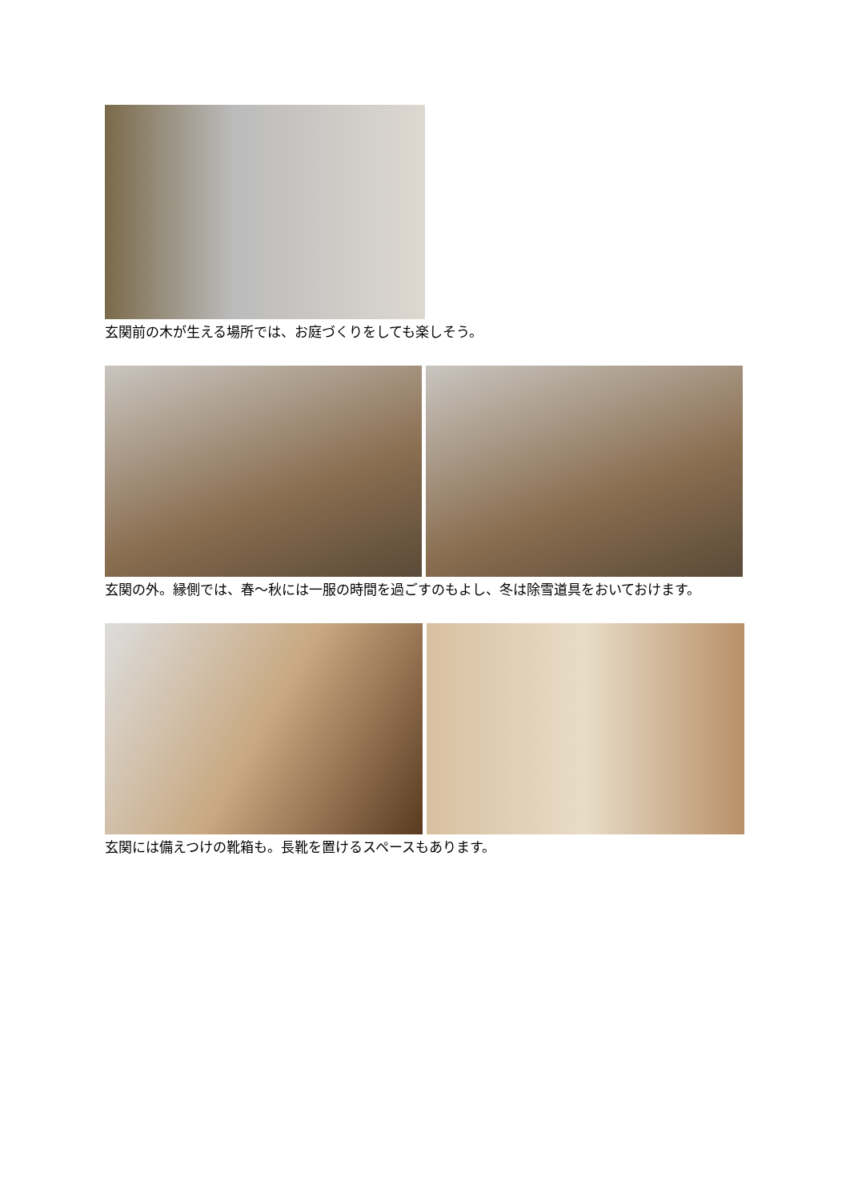玄関前の木が生える場所では、お庭づくりをしても楽しそう。
玄関の外。縁側では、春～秋には一服の時間を過ごすのもよし、冬は除雪道具をおいておけます。
玄関には備えつけの靴箱も。長靴を置けるスペースもあります。